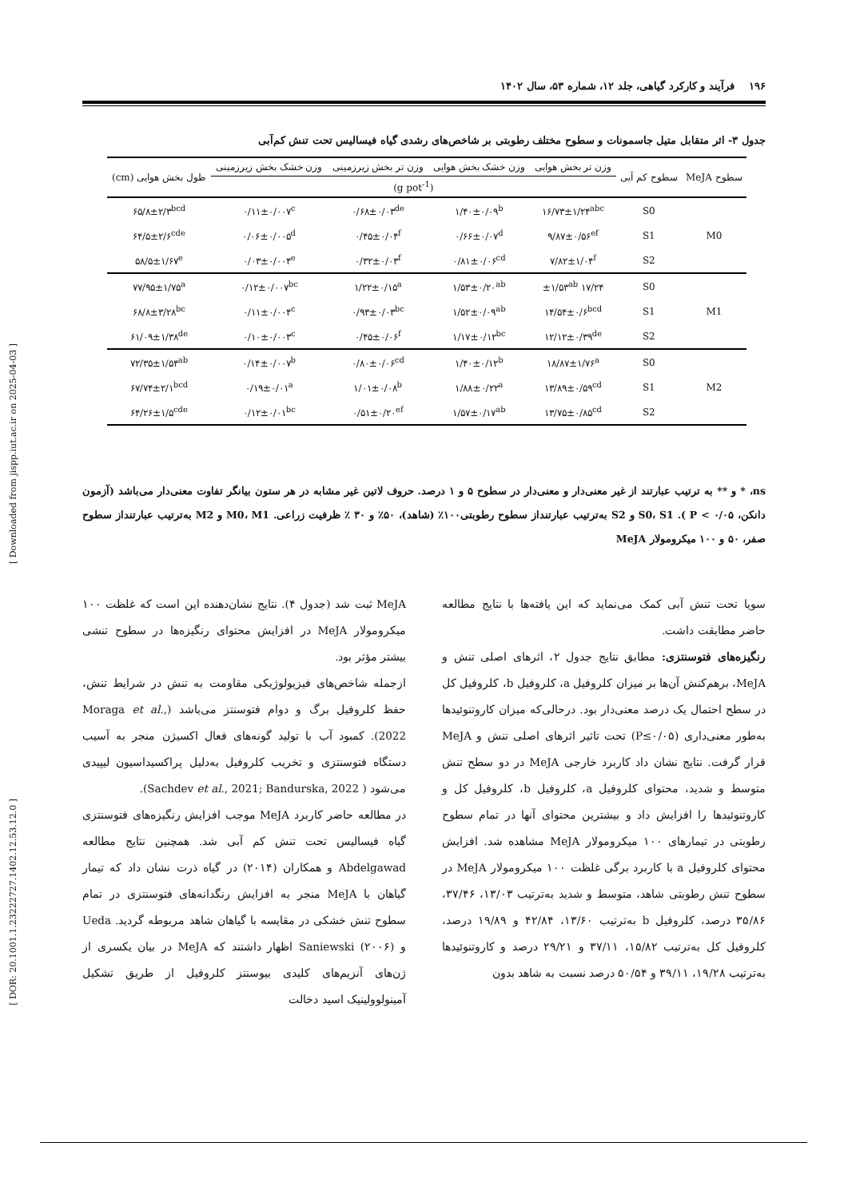۱۹۶ فرآیند و کارکرد گیاهی، جلد ۱۲، شماره ۵۳، سال ۱۴۰۲
جدول ۳- اثر متقابل متیل جاسمونات و سطوح مختلف رطوبتی بر شاخص‌های رشدی گیاه فیسالیس تحت تنش کم‌آبی
| سطوح MeJA | سطوح کم آبی | وزن تر بخش هوایی | وزن خشک بخش هوایی | وزن تر بخش زیرزمینی | وزن خشک بخش زیرزمینی | طول بخش هوایی (cm) |
| --- | --- | --- | --- | --- | --- | --- |
| | | (g pot<sup>-1</sup>) | | | | |
| M0 | S0 | ۱۶/۷۳±۱/۲۴<sup>abc</sup> | ۱/۴۰±۰/۰۹<sup>b</sup> | ۰/۶۸±۰/۰۳<sup>de</sup> | ۰/۱۱±۰/۰۰۷<sup>c</sup> | ۶۵/۸±۲/۳<sup>bcd</sup> |
| | S1 | ۹/۸۷±۰/۵۶<sup>ef</sup> | ۰/۶۶±۰/۰۷<sup>d</sup> | ۰/۴۵±۰/۰۴<sup>f</sup> | ۰/۰۶±۰/۰۰۵<sup>d</sup> | ۶۴/۵±۲/۶<sup>cde</sup> |
| | S2 | ۷/۸۲±۱/۰۴<sup>f</sup> | ۰/۸۱±۰/۰۶<sup>cd</sup> | ۰/۳۲±۰/۰۳<sup>f</sup> | ۰/۰۳±۰/۰۰۴<sup>e</sup> | ۵۸/۵±۱/۶۷<sup>e</sup> |
| M1 | S0 | ۱۷/۲۴ ±۱/۵۳<sup>ab</sup> | ۱/۵۳±۰/۲۰<sup>ab</sup> | ۱/۲۲±۰/۱۵<sup>a</sup> | ۰/۱۲±۰/۰۰۷<sup>bc</sup> | ۷۷/۹۵±۱/۷۵<sup>a</sup> |
| | S1 | ۱۴/۵۴±۰/۶<sup>bcd</sup> | ۱/۵۲±۰/۰۹<sup>ab</sup> | ۰/۹۳±۰/۰۳<sup>bc</sup> | ۰/۱۱±۰/۰۰۴<sup>c</sup> | ۶۸/۸±۳/۲۸<sup>bc</sup> |
| | S2 | ۱۲/۱۲±۰/۳۹<sup>de</sup> | ۱/۱۷±۰/۱۲<sup>bc</sup> | ۰/۴۵±۰/۰۶<sup>f</sup> | ۰/۱۰±۰/۰۰۳<sup>c</sup> | ۶۱/۰۹±۱/۳۸<sup>de</sup> |
| M2 | S0 | ۱۸/۸۷±۱/۷۶<sup>a</sup> | ۱/۴۰±۰/۱۲<sup>b</sup> | ۰/۸۰±۰/۰۶<sup>cd</sup> | ۰/۱۴±۰/۰۰۷<sup>b</sup> | ۷۲/۳۵±۱/۵۴<sup>ab</sup> |
| | S1 | ۱۳/۸۹±۰/۵۹<sup>cd</sup> | ۱/۸۸±۰/۲۲<sup>a</sup> | ۱/۰۱±۰/۰۸<sup>b</sup> | ۰/۱۹±۰/۰۱<sup>a</sup> | ۶۷/۷۴±۲/۱<sup>bcd</sup> |
| | S2 | ۱۳/۷۵±۰/۸۵<sup>cd</sup> | ۱/۵۷±۰/۱۷<sup>ab</sup> | ۰/۵۱±۰/۲۰<sup>ef</sup> | ۰/۱۲±۰/۰۱<sup>bc</sup> | ۶۴/۲۶±۱/۵<sup>cde</sup> |
ns، * و ** به ترتیب عبارتند از غیر معنی‌دار و معنی‌دار در سطوح ۵ و ۱ درصد. حروف لاتین غیر مشابه در هر ستون بیانگر تفاوت معنی‌دار می‌باشد (آزمون دانکن، P < ۰/۰۵ ). S0، S1 و S2 به‌ترتیب عبارتنداز سطوح رطوبتی۱۰۰٪ (شاهد)، ۵۰٪ و ۳۰ ٪ ظرفیت زراعی. M0، M1 و M2 به‌ترتیب عبارتنداز سطوح صفر، ۵۰ و ۱۰۰ میکرومولار MeJA
سویا تحت تنش آبی کمک می‌نماید که این یافته‌ها با نتایج مطالعه حاضر مطابقت داشت.
رنگیزه‌های فتوسنتزی: مطابق نتایج جدول ۲، اثرهای اصلی تنش و MeJA، برهم‌کنش آن‌ها بر میزان کلروفیل a، کلروفیل b، کلروفیل کل در سطح احتمال یک درصد معنی‌دار بود. درحالی‌که میزان کاروتنوئیدها به‌طور معنی‌داری (P≤۰/۰۵) تحت تاثیر اثرهای اصلی تنش و MeJA قرار گرفت. نتایج نشان داد کاربرد خارجی MeJA در دو سطح تنش متوسط و شدید، محتوای کلروفیل a، کلروفیل b، کلروفیل کل و کاروتنوئیدها را افزایش داد و بیشترین محتوای آنها در تمام سطوح رطوبتی در تیمارهای ۱۰۰ میکرومولار MeJA مشاهده شد. افزایش محتوای کلروفیل a با کاربرد برگی غلظت ۱۰۰ میکرومولار MeJA در سطوح تنش رطوبتی شاهد، متوسط و شدید به‌ترتیب ۱۳/۰۳، ۳۷/۴۶، ۳۵/۸۶ درصد، کلروفیل b به‌ترتیب ۱۳/۶۰، ۴۲/۸۴ و ۱۹/۸۹ درصد، کلروفیل کل به‌ترتیب ۱۵/۸۲، ۳۷/۱۱ و ۲۹/۲۱ درصد و کاروتنوئیدها به‌ترتیب ۱۹/۲۸، ۳۹/۱۱ و ۵۰/۵۴ درصد نسبت به شاهد بدون
MeJA ثبت شد (جدول ۴). نتایج نشان‌دهنده این است که غلظت ۱۰۰ میکرومولار MeJA در افزایش محتوای رنگیزه‌ها در سطوح تنشی بیشتر مؤثر بود.
ازجمله شاخص‌های فیزیولوژیکی مقاومت به تنش در شرایط تنش، حفظ کلروفیل برگ و دوام فتوسنتز می‌باشد (Moraga et al., 2022). کمبود آب با تولید گونه‌های فعال اکسیژن منجر به آسیب دستگاه فتوسنتزی و تخریب کلروفیل به‌دلیل پراکسیداسیون لیپیدی می‌شود ( Sachdev et al., 2021; Bandurska, 2022).
در مطالعه حاضر کاربرد MeJA موجب افزایش رنگیزه‌های فتوسنتزی گیاه فیسالیس تحت تنش کم آبی شد. همچنین نتایج مطالعه Abdelgawad و همکاران (۲۰۱۴) در گیاه ذرت نشان داد که تیمار گیاهان با MeJA منجر به افزایش رنگدانه‌های فتوسنتزی در تمام سطوح تنش خشکی در مقایسه با گیاهان شاهد مربوطه گردید. Ueda و Saniewski (۲۰۰۶) اظهار داشتند که MeJA در بیان یکسری از ژن‌های آنزیم‌های کلیدی بیوسنتز کلروفیل از طریق تشکیل آمینولوولینیک اسید دخالت
[ Downloaded from jispp.iut.ac.ir on 2025-04-03 ]
[ DOR: 20.1001.1.23222727.1402.12.53.12.0 ]